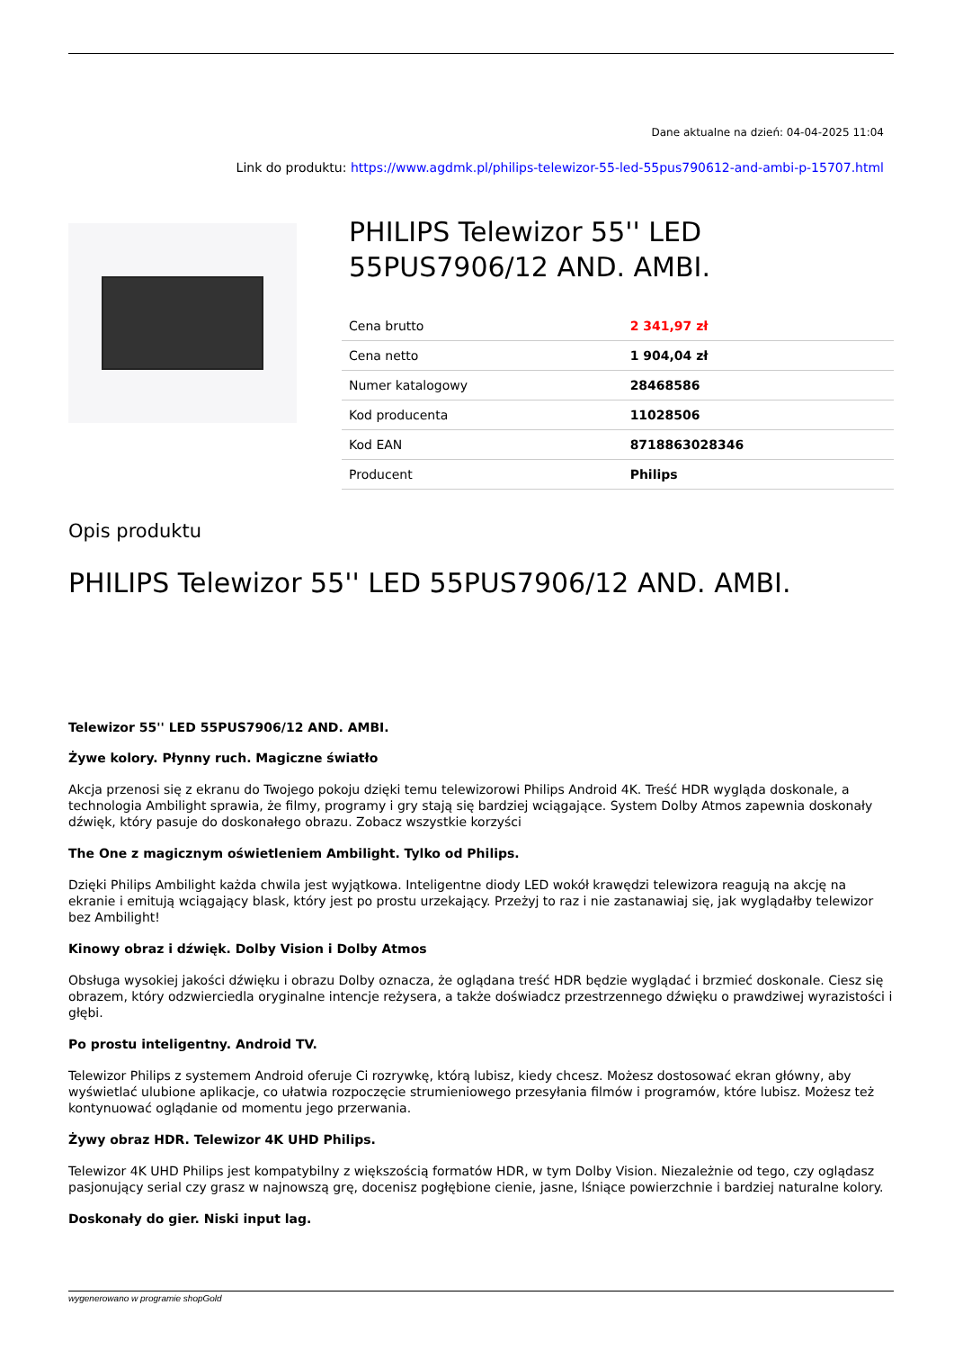Dane aktualne na dzień: 04-04-2025 11:04
Link do produktu: https://www.agdmk.pl/philips-telewizor-55-led-55pus790612-and-ambi-p-15707.html
PHILIPS Telewizor 55'' LED 55PUS7906/12 AND. AMBI.
| Cena brutto | 2 341,97 zł |
| Cena netto | 1 904,04 zł |
| Numer katalogowy | 28468586 |
| Kod producenta | 11028506 |
| Kod EAN | 8718863028346 |
| Producent | Philips |
Opis produktu
PHILIPS Telewizor 55'' LED 55PUS7906/12 AND. AMBI.
Telewizor 55'' LED 55PUS7906/12 AND. AMBI.
Żywe kolory. Płynny ruch. Magiczne światło
Akcja przenosi się z ekranu do Twojego pokoju dzięki temu telewizorowi Philips Android 4K. Treść HDR wygląda doskonale, a technologia Ambilight sprawia, że filmy, programy i gry stają się bardziej wciągające. System Dolby Atmos zapewnia doskonały dźwięk, który pasuje do doskonałego obrazu. Zobacz wszystkie korzyści
The One z magicznym oświetleniem Ambilight. Tylko od Philips.
Dzięki Philips Ambilight każda chwila jest wyjątkowa. Inteligentne diody LED wokół krawędzi telewizora reagują na akcję na ekranie i emitują wciągający blask, który jest po prostu urzekający. Przeżyj to raz i nie zastanawiaj się, jak wyglądałby telewizor bez Ambilight!
Kinowy obraz i dźwięk. Dolby Vision i Dolby Atmos
Obsługa wysokiej jakości dźwięku i obrazu Dolby oznacza, że oglądana treść HDR będzie wyglądać i brzmieć doskonale. Ciesz się obrazem, który odzwierciedla oryginalne intencje reżysera, a także doświadcz przestrzennego dźwięku o prawdziwej wyrazistości i głębi.
Po prostu inteligentny. Android TV.
Telewizor Philips z systemem Android oferuje Ci rozrywkę, którą lubisz, kiedy chcesz. Możesz dostosować ekran główny, aby wyświetlać ulubione aplikacje, co ułatwia rozpoczęcie strumieniowego przesyłania filmów i programów, które lubisz. Możesz też kontynuować oglądanie od momentu jego przerwania.
Żywy obraz HDR. Telewizor 4K UHD Philips.
Telewizor 4K UHD Philips jest kompatybilny z większością formatów HDR, w tym Dolby Vision. Niezależnie od tego, czy oglądasz pasjonujący serial czy grasz w najnowszą grę, docenisz pogłębione cienie, jasne, lśniące powierzchnie i bardziej naturalne kolory.
Doskonały do gier. Niski input lag.
wygenerowano w programie shopGold